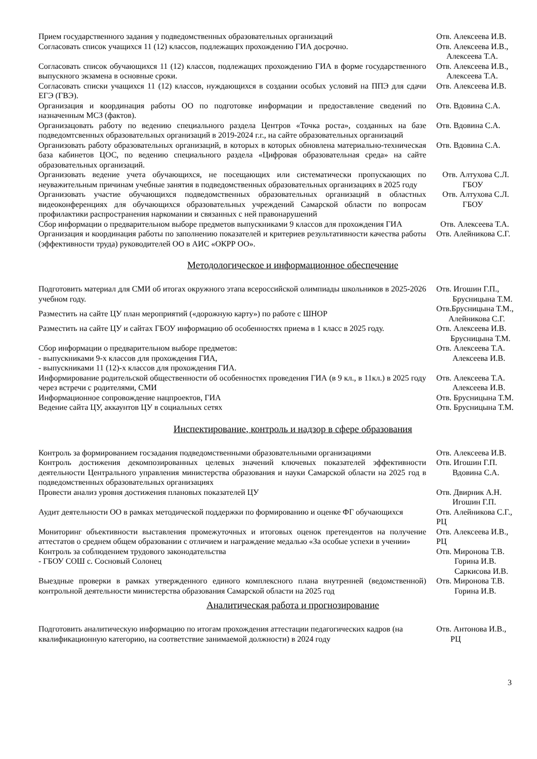| Прием государственного задания у подведомственных образовательных организаций | Отв. Алексеева И.В. |
| Согласовать список учащихся 11 (12) классов, подлежащих прохождению ГИА досрочно. | Отв. Алексеева И.В., Алексеева Т.А. |
| Согласовать список обучающихся 11 (12) классов, подлежащих прохождению ГИА в форме государственного выпускного экзамена в основные сроки. | Отв. Алексеева И.В., Алексеева Т.А. |
| Согласовать списки учащихся 11 (12) классов, нуждающихся в создании особых условий на ППЭ для сдачи ЕГЭ (ГВЭ). | Отв. Алексеева И.В. |
| Организация и координация работы ОО по подготовке информации и предоставление сведений по назначенным МСЗ (фактов). | Отв. Вдовина С.А. |
| Организацовать работу по ведению специального раздела Центров «Точка роста», созданных на базе подведомтсвенных образовательных организаций в 2019-2024 г.г., на сайте образовательных организаций | Отв. Вдовина С.А. |
| Организовать работу образовательных организаций, в которых в которых обновлена материально-техническая база кабинетов ЦОС, по ведению специального раздела «Цифровая образовательная среда» на сайте образовательных организаций. | Отв. Вдовина С.А. |
| Организовать ведение учета обучающихся, не посещающих или систематически пропускающих по неуважительным причинам учебные занятия в подведомственных образовательных организациях в 2025 году | Отв. Алтухова С.Л. ГБОУ |
| Организовать участие обучающихся подведомственных образовательных организаций в областных видеоконференциях для обучающихся образовательных учреждений Самарской области по вопросам профилактики распространения наркомании и связанных с ней правонарушений | Отв. Алтухова С.Л. ГБОУ |
| Сбор информации о предварительном выборе предметов выпускниками 9 классов для прохождения ГИА | Отв. Алексеева Т.А. |
| Организация и координация работы по заполнению показателей и критериев результативности качества работы (эффективности труда) руководителей ОО в АИС «ОКРР ОО». | Отв. Алейникова С.Г. |
Методологическое и информационное обеспечение
| Подготовить материал для СМИ об итогах окружного этапа всероссийской олимпиады школьников в 2025-2026 учебном году. | Отв. Игошин Г.П., Брусницына Т.М. |
| Разместить на сайте ЦУ план мероприятий («дорожную карту») по работе с ШНОР | Отв.Брусницына Т.М., Алейникова С.Г. |
| Разместить на сайте ЦУ и сайтах ГБОУ информацию об особенностях приема в 1 класс в 2025 году. | Отв. Алексеева И.В. Брусницына Т.М. |
| Сбор информации о предварительном выборе предметов: - выпускниками 9-х классов для прохождения ГИА, - выпускниками 11 (12)-х классов для прохождения ГИА. | Отв. Алексеева Т.А. Алексеева И.В. |
| Информирование родительской общественности об особенностях проведения ГИА (в 9 кл., в 11кл.) в 2025 году через встречи с родителями, СМИ | Отв. Алексеева Т.А. Алексеева И.В. |
| Информационное сопровождение нацпроектов, ГИА | Отв. Брусницына Т.М. |
| Ведение сайта ЦУ, аккаунтов ЦУ в социальных сетях | Отв. Брусницына Т.М. |
Инспектирование, контроль и надзор в сфере образования
| Контроль за формированием госзадания подведомственными образовательными организациями | Отв. Алексеева И.В. |
| Контроль достижения декомпозированных целевых значений ключевых показателей эффективности деятельности Центрального управления министерства образования и науки Самарской области на 2025 год в подведомственных образовательных организациях | Отв. Игошин Г.П. Вдовина С.А. |
| Провести анализ уровня достижения плановых показателей ЦУ | Отв. Двирник А.Н. Игошин Г.П. |
| Аудит деятельности ОО в рамках методической поддержки по формированию и оценке ФГ обучающихся | Отв. Алейникова С.Г., РЦ |
| Мониторинг объективности выставления промежуточных и итоговых оценок претендентов на получение аттестатов о среднем общем образовании с отличием и награждение медалью «За особые успехи в учении» | Отв. Алексеева И.В., РЦ |
| Контроль за соблюдением трудового законодательства - ГБОУ СОШ с. Сосновый Солонец | Отв. Миронова Т.В. Горина И.В. Саркисова И.В. |
| Выездные проверки в рамках утвержденного единого комплексного плана внутренней (ведомственной) контрольной деятельности министерства образования Самарской области на 2025 год | Отв. Миронова Т.В. Горина И.В. |
Аналитическая работа и прогнозирование
| Подготовить аналитическую информацию по итогам прохождения аттестации педагогических кадров (на квалификационную категорию, на соответствие занимаемой должности) в 2024 году | Отв. Антонова И.В., РЦ |
3